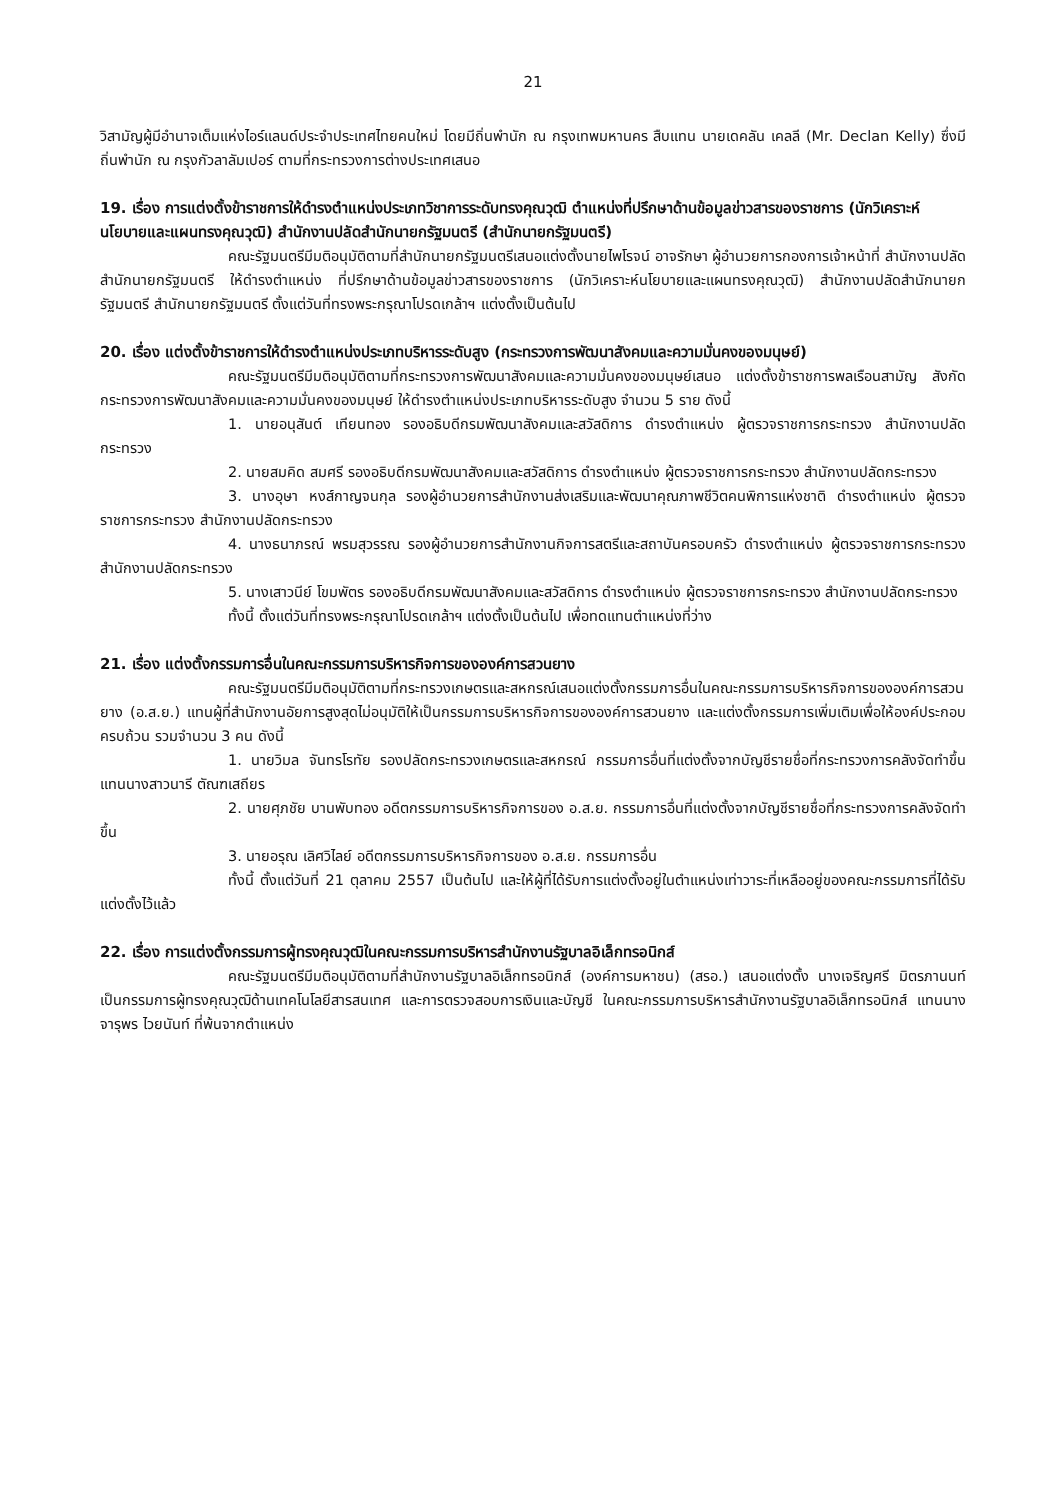21
วิสามัญผู้มีอำนาจเต็มแห่งไอร์แลนด์ประจำประเทศไทยคนใหม่ โดยมีถิ่นพำนัก ณ กรุงเทพมหานคร สืบแทน นายเดคลัน เคลลี (Mr. Declan Kelly) ซึ่งมีถิ่นพำนัก ณ กรุงกัวลาลัมเปอร์ ตามที่กระทรวงการต่างประเทศเสนอ
19. เรื่อง การแต่งตั้งข้าราชการให้ดำรงตำแหน่งประเภทวิชาการระดับทรงคุณวุฒิ ตำแหน่งที่ปรึกษาด้านข้อมูลข่าวสารของราชการ (นักวิเคราะห์นโยบายและแผนทรงคุณวุฒิ) สำนักงานปลัดสำนักนายกรัฐมนตรี (สำนักนายกรัฐมนตรี)
คณะรัฐมนตรีมีมติอนุมัติตามที่สำนักนายกรัฐมนตรีเสนอแต่งตั้งนายไพโรจน์ อาจรักษา ผู้อำนวยการกองการเจ้าหน้าที่ สำนักงานปลัดสำนักนายกรัฐมนตรี ให้ดำรงตำแหน่ง ที่ปรึกษาด้านข้อมูลข่าวสารของราชการ (นักวิเคราะห์นโยบายและแผนทรงคุณวุฒิ) สำนักงานปลัดสำนักนายกรัฐมนตรี สำนักนายกรัฐมนตรี ตั้งแต่วันที่ทรงพระกรุณาโปรดเกล้าฯ แต่งตั้งเป็นต้นไป
20. เรื่อง แต่งตั้งข้าราชการให้ดำรงตำแหน่งประเภทบริหารระดับสูง (กระทรวงการพัฒนาสังคมและความมั่นคงของมนุษย์)
คณะรัฐมนตรีมีมติอนุมัติตามที่กระทรวงการพัฒนาสังคมและความมั่นคงของมนุษย์เสนอ แต่งตั้งข้าราชการพลเรือนสามัญ สังกัดกระทรวงการพัฒนาสังคมและความมั่นคงของมนุษย์ ให้ดำรงตำแหน่งประเภทบริหารระดับสูง จำนวน 5 ราย ดังนี้
1. นายอนุสันต์ เทียนทอง รองอธิบดีกรมพัฒนาสังคมและสวัสดิการ ดำรงตำแหน่ง ผู้ตรวจราชการกระทรวง สำนักงานปลัดกระทรวง
2. นายสมคิด สมศรี รองอธิบดีกรมพัฒนาสังคมและสวัสดิการ ดำรงตำแหน่ง ผู้ตรวจราชการกระทรวง สำนักงานปลัดกระทรวง
3. นางอุษา หงส์กาญจนกุล รองผู้อำนวยการสำนักงานส่งเสริมและพัฒนาคุณภาพชีวิตคนพิการแห่งชาติ ดำรงตำแหน่ง ผู้ตรวจราชการกระทรวง สำนักงานปลัดกระทรวง
4. นางธนาภรณ์ พรมสุวรรณ รองผู้อำนวยการสำนักงานกิจการสตรีและสถาบันครอบครัว ดำรงตำแหน่ง ผู้ตรวจราชการกระทรวง สำนักงานปลัดกระทรวง
5. นางเสาวนีย์ โขมพัตร รองอธิบดีกรมพัฒนาสังคมและสวัสดิการ ดำรงตำแหน่ง ผู้ตรวจราชการกระทรวง สำนักงานปลัดกระทรวง
ทั้งนี้ ตั้งแต่วันที่ทรงพระกรุณาโปรดเกล้าฯ แต่งตั้งเป็นต้นไป เพื่อทดแทนตำแหน่งที่ว่าง
21. เรื่อง แต่งตั้งกรรมการอื่นในคณะกรรมการบริหารกิจการขององค์การสวนยาง
คณะรัฐมนตรีมีมติอนุมัติตามที่กระทรวงเกษตรและสหกรณ์เสนอแต่งตั้งกรรมการอื่นในคณะกรรมการบริหารกิจการขององค์การสวนยาง (อ.ส.ย.) แทนผู้ที่สำนักงานอัยการสูงสุดไม่อนุมัติให้เป็นกรรมการบริหารกิจการขององค์การสวนยาง และแต่งตั้งกรรมการเพิ่มเติมเพื่อให้องค์ประกอบครบถ้วน รวมจำนวน 3 คน ดังนี้
1. นายวิมล จันทรโรทัย รองปลัดกระทรวงเกษตรและสหกรณ์ กรรมการอื่นที่แต่งตั้งจากบัญชีรายชื่อที่กระทรวงการคลังจัดทำขึ้น แทนนางสาวนารี ตัณฑเสถียร
2. นายศุภชัย บานพับทอง อดีตกรรมการบริหารกิจการของ อ.ส.ย. กรรมการอื่นที่แต่งตั้งจากบัญชีรายชื่อที่กระทรวงการคลังจัดทำขึ้น
3. นายอรุณ เลิศวิไลย์ อดีตกรรมการบริหารกิจการของ อ.ส.ย. กรรมการอื่น
ทั้งนี้ ตั้งแต่วันที่ 21 ตุลาคม 2557 เป็นต้นไป และให้ผู้ที่ได้รับการแต่งตั้งอยู่ในตำแหน่งเท่าวาระที่เหลืออยู่ของคณะกรรมการที่ได้รับแต่งตั้งไว้แล้ว
22. เรื่อง การแต่งตั้งกรรมการผู้ทรงคุณวุฒิในคณะกรรมการบริหารสำนักงานรัฐบาลอิเล็กทรอนิกส์
คณะรัฐมนตรีมีมติอนุมัติตามที่สำนักงานรัฐบาลอิเล็กทรอนิกส์ (องค์การมหาชน) (สรอ.) เสนอแต่งตั้ง นางเจริญศรี มิตรภานนท์ เป็นกรรมการผู้ทรงคุณวุฒิด้านเทคโนโลยีสารสนเทศ และการตรวจสอบการเงินและบัญชี ในคณะกรรมการบริหารสำนักงานรัฐบาลอิเล็กทรอนิกส์ แทนนางจารุพร ไวยนันท์ ที่พ้นจากตำแหน่ง